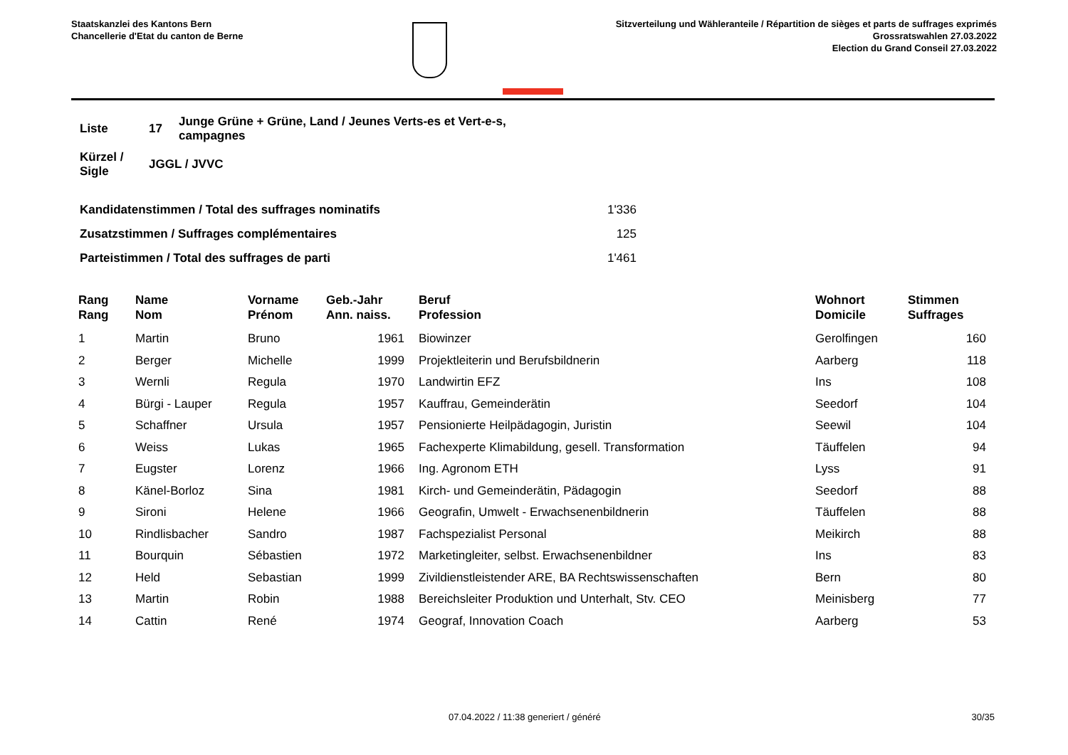Staatskanzlei des Kantons Bern
Chancellerie d'Etat du canton de Berne
Sitzverteilung und Wähleranteile / Répartition de sièges et parts de suffrages exprimés
Grossratswahlen 27.03.2022
Election du Grand Conseil 27.03.2022
| Liste | 17 | Junge Grüne + Grüne, Land / Jeunes Verts-es et Vert-e-s, campagnes |
| Kürzel / Sigle | JGGL / JVVC | |
| Kandidatenstimmen / Total des suffrages nominatifs | 1'336 |
| Zusatzstimmen / Suffrages complémentaires | 125 |
| Parteistimmen / Total des suffrages de parti | 1'461 |
| Rang Rang | Name Nom | Vorname Prénom | Geb.-Jahr Ann. naiss. | Beruf Profession | Wohnort Domicile | Stimmen Suffrages |
| --- | --- | --- | --- | --- | --- | --- |
| 1 | Martin | Bruno | 1961 | Biowinzer | Gerolfingen | 160 |
| 2 | Berger | Michelle | 1999 | Projektleiterin und Berufsbildnerin | Aarberg | 118 |
| 3 | Wernli | Regula | 1970 | Landwirtin EFZ | Ins | 108 |
| 4 | Bürgi - Lauper | Regula | 1957 | Kauffrau, Gemeinderätin | Seedorf | 104 |
| 5 | Schaffner | Ursula | 1957 | Pensionierte Heilpädagogin, Juristin | Seewil | 104 |
| 6 | Weiss | Lukas | 1965 | Fachexperte Klimabildung, gesell. Transformation | Täuffelen | 94 |
| 7 | Eugster | Lorenz | 1966 | Ing. Agronom ETH | Lyss | 91 |
| 8 | Känel-Borloz | Sina | 1981 | Kirch- und Gemeinderätin, Pädagogin | Seedorf | 88 |
| 9 | Sironi | Helene | 1966 | Geografin, Umwelt - Erwachsenenbildnerin | Täuffelen | 88 |
| 10 | Rindlisbacher | Sandro | 1987 | Fachspezialist Personal | Meikirch | 88 |
| 11 | Bourquin | Sébastien | 1972 | Marketingleiter, selbst. Erwachsenenbildner | Ins | 83 |
| 12 | Held | Sebastian | 1999 | Zivildienstleistender ARE, BA Rechtswissenschaften | Bern | 80 |
| 13 | Martin | Robin | 1988 | Bereichsleiter Produktion und Unterhalt, Stv. CEO | Meinisberg | 77 |
| 14 | Cattin | René | 1974 | Geograf, Innovation Coach | Aarberg | 53 |
07.04.2022 / 11:38 generiert / généré 30/35